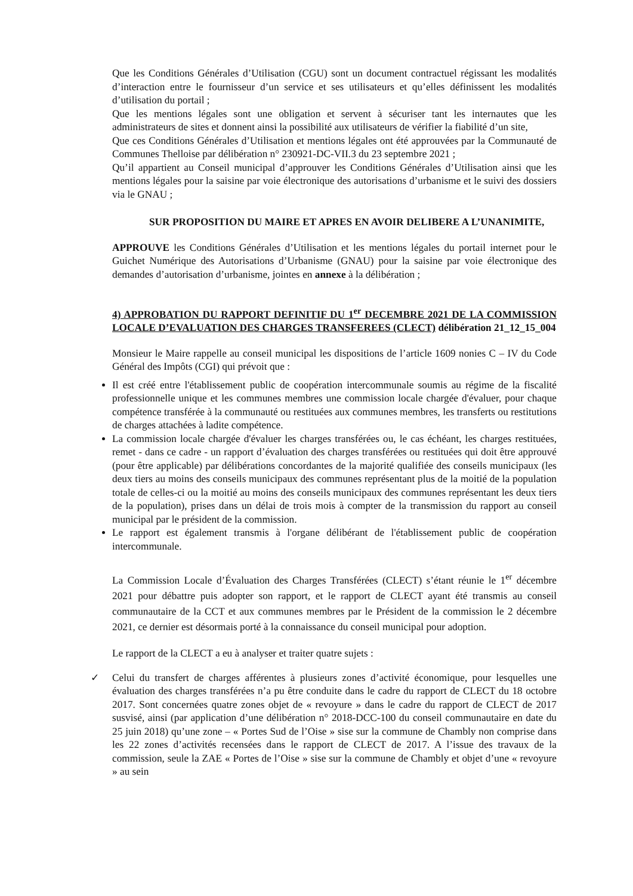Que les Conditions Générales d’Utilisation (CGU) sont un document contractuel régissant les modalités d’interaction entre le fournisseur d’un service et ses utilisateurs et qu’elles définissent les modalités d’utilisation du portail ;
Que les mentions légales sont une obligation et servent à sécuriser tant les internautes que les administrateurs de sites et donnent ainsi la possibilité aux utilisateurs de vérifier la fiabilité d’un site,
Que ces Conditions Générales d’Utilisation et mentions légales ont été approuvées par la Communauté de Communes Thelloise par délibération n° 230921-DC-VII.3 du 23 septembre 2021 ;
Qu’il appartient au Conseil municipal d’approuver les Conditions Générales d’Utilisation ainsi que les mentions légales pour la saisine par voie électronique des autorisations d’urbanisme et le suivi des dossiers via le GNAU ;
SUR PROPOSITION DU MAIRE ET APRES EN AVOIR DELIBERE A L’UNANIMITE,
APPROUVE les Conditions Générales d’Utilisation et les mentions légales du portail internet pour le Guichet Numérique des Autorisations d’Urbanisme (GNAU) pour la saisine par voie électronique des demandes d’autorisation d’urbanisme, jointes en annexe à la délibération ;
4) APPROBATION DU RAPPORT DEFINITIF DU 1<sup>er</sup> DECEMBRE 2021 DE LA COMMISSION LOCALE D’EVALUATION DES CHARGES TRANSFEREES (CLECT) délibération 21_12_15_004
Monsieur le Maire rappelle au conseil municipal les dispositions de l’article 1609 nonies C – IV du Code Général des Impôts (CGI) qui prévoit que :
Il est créé entre l'établissement public de coopération intercommunale soumis au régime de la fiscalité professionnelle unique et les communes membres une commission locale chargée d'évaluer, pour chaque compétence transférée à la communauté ou restituées aux communes membres, les transferts ou restitutions de charges attachées à ladite compétence.
La commission locale chargée d'évaluer les charges transférées ou, le cas échéant, les charges restituées, remet - dans ce cadre - un rapport d’évaluation des charges transférées ou restituées qui doit être approuvé (pour être applicable) par délibérations concordantes de la majorité qualifiée des conseils municipaux (les deux tiers au moins des conseils municipaux des communes représentant plus de la moitié de la population totale de celles-ci ou la moitié au moins des conseils municipaux des communes représentant les deux tiers de la population), prises dans un délai de trois mois à compter de la transmission du rapport au conseil municipal par le président de la commission.
Le rapport est également transmis à l'organe délibérant de l'établissement public de coopération intercommunale.
La Commission Locale d’Évaluation des Charges Transférées (CLECT) s’étant réunie le 1<sup>er</sup> décembre 2021 pour débattre puis adopter son rapport, et le rapport de CLECT ayant été transmis au conseil communautaire de la CCT et aux communes membres par le Président de la commission le 2 décembre 2021, ce dernier est désormais porté à la connaissance du conseil municipal pour adoption.
Le rapport de la CLECT a eu à analyser et traiter quatre sujets :
✓ Celui du transfert de charges afférentes à plusieurs zones d’activité économique, pour lesquelles une évaluation des charges transférées n’a pu être conduite dans le cadre du rapport de CLECT du 18 octobre 2017. Sont concernées quatre zones objet de « revoyure » dans le cadre du rapport de CLECT de 2017 susvisé, ainsi (par application d’une délibération n° 2018-DCC-100 du conseil communautaire en date du 25 juin 2018) qu’une zone – « Portes Sud de l’Oise » sise sur la commune de Chambly non comprise dans les 22 zones d’activités recensées dans le rapport de CLECT de 2017. A l’issue des travaux de la commission, seule la ZAE « Portes de l’Oise » sise sur la commune de Chambly et objet d’une « revoyure » au sein